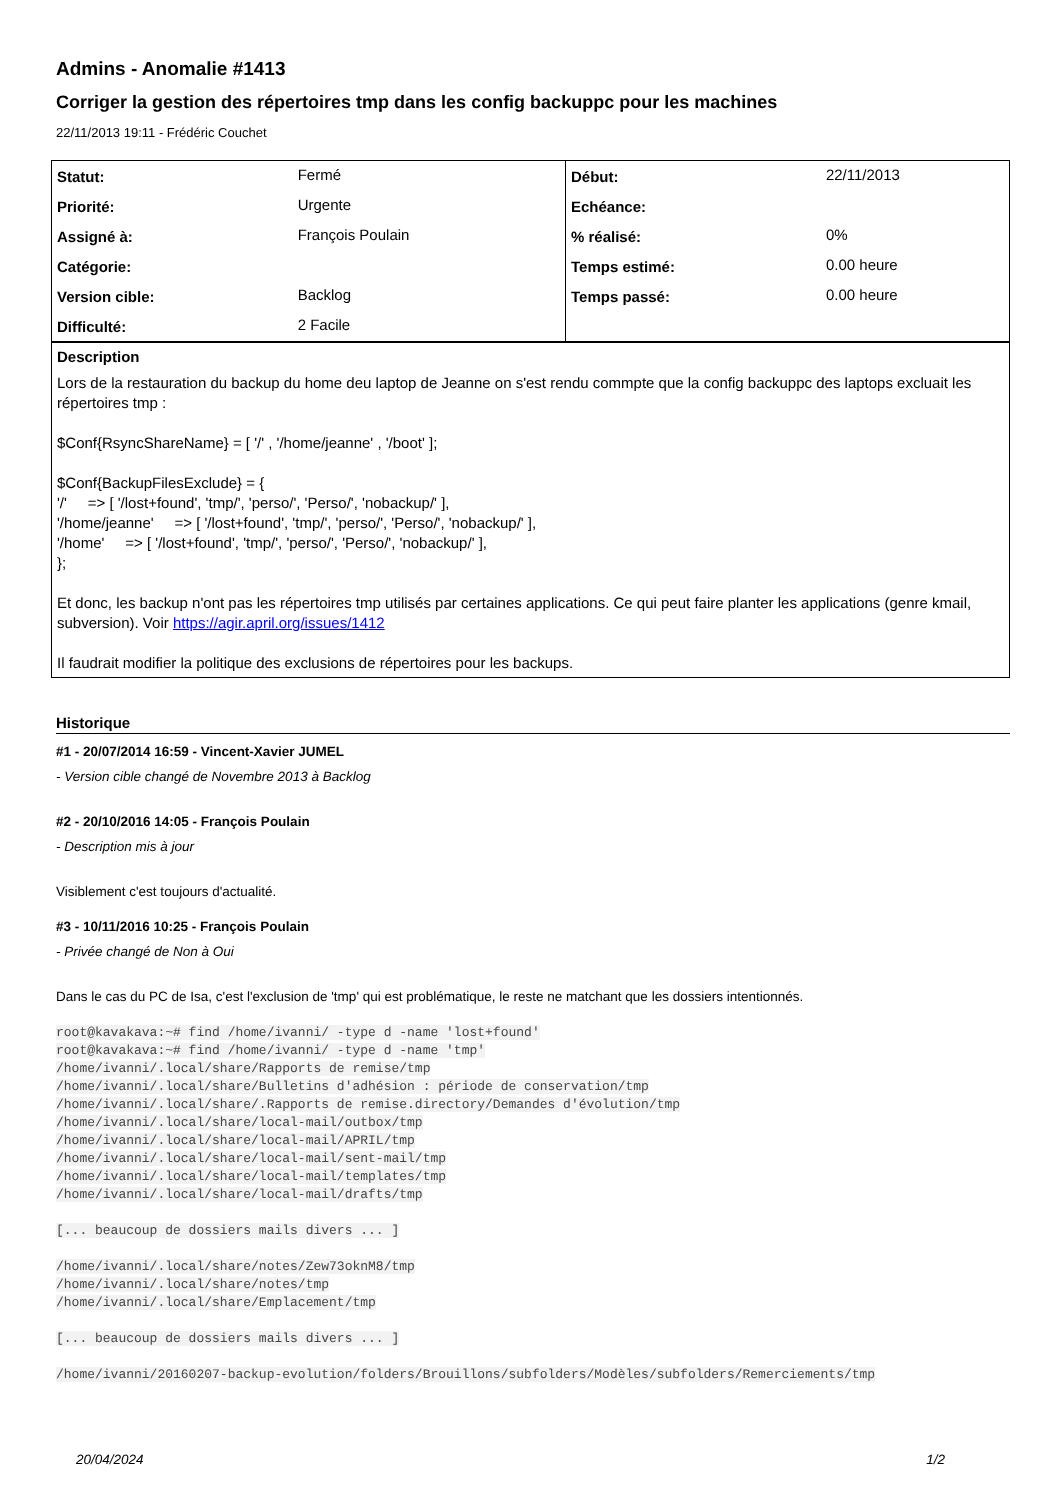Admins - Anomalie #1413
Corriger la gestion des répertoires tmp dans les config backuppc pour les machines
22/11/2013 19:11 - Frédéric Couchet
| Statut: | Fermé | Début: | 22/11/2013 |
| Priorité: | Urgente | Echéance: | |
| Assigné à: | François Poulain | % réalisé: | 0% |
| Catégorie: | | Temps estimé: | 0.00 heure |
| Version cible: | Backlog | Temps passé: | 0.00 heure |
| Difficulté: | 2 Facile | | |
Description
Lors de la restauration du backup du home deu laptop de Jeanne on s'est rendu commpte que la config backuppc des laptops excluait les répertoires tmp :
$Conf{RsyncShareName} = [ '/' , '/home/jeanne' , '/boot' ];
$Conf{BackupFilesExclude} = {
'/' => [ '/lost+found', 'tmp/', 'perso/', 'Perso/', 'nobackup/' ],
'/home/jeanne' => [ '/lost+found', 'tmp/', 'perso/', 'Perso/', 'nobackup/' ],
'/home' => [ '/lost+found', 'tmp/', 'perso/', 'Perso/', 'nobackup/' ],
};
Et donc, les backup n'ont pas les répertoires tmp utilisés par certaines applications. Ce qui peut faire planter les applications (genre kmail, subversion). Voir https://agir.april.org/issues/1412
Il faudrait modifier la politique des exclusions de répertoires pour les backups.
Historique
#1 - 20/07/2014 16:59 - Vincent-Xavier JUMEL
- Version cible changé de Novembre 2013 à Backlog
#2 - 20/10/2016 14:05 - François Poulain
- Description mis à jour
Visiblement c'est toujours d'actualité.
#3 - 10/11/2016 10:25 - François Poulain
- Privée changé de Non à Oui
Dans le cas du PC de Isa, c'est l'exclusion de 'tmp' qui est problématique, le reste ne matchant que les dossiers intentionnés.
root@kavakava:~# find /home/ivanni/ -type d -name 'lost+found'
root@kavakava:~# find /home/ivanni/ -type d -name 'tmp'
/home/ivanni/.local/share/Rapports de remise/tmp
/home/ivanni/.local/share/Bulletins d'adhésion : période de conservation/tmp
/home/ivanni/.local/share/.Rapports de remise.directory/Demandes d'évolution/tmp
/home/ivanni/.local/share/local-mail/outbox/tmp
/home/ivanni/.local/share/local-mail/APRIL/tmp
/home/ivanni/.local/share/local-mail/sent-mail/tmp
/home/ivanni/.local/share/local-mail/templates/tmp
/home/ivanni/.local/share/local-mail/drafts/tmp

[... beaucoup de dossiers mails divers ... ]

/home/ivanni/.local/share/notes/Zew73oknM8/tmp
/home/ivanni/.local/share/notes/tmp
/home/ivanni/.local/share/Emplacement/tmp

[... beaucoup de dossiers mails divers ... ]

/home/ivanni/20160207-backup-evolution/folders/Brouillons/subfolders/Modèles/subfolders/Remerciements/tmp
20/04/2024 1/2